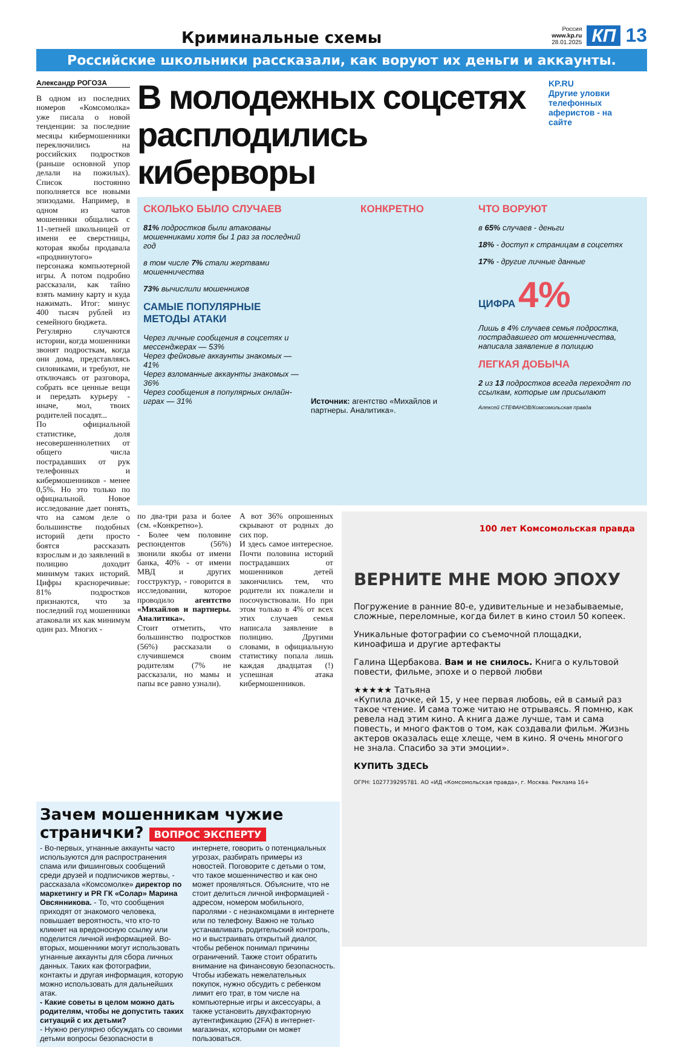Криминальные схемы
Россия
www.kp.ru
28.01.2025
КП 13
Российские школьники рассказали, как воруют их деньги и аккаунты.
Александр РОГОЗА
В одном из последних номеров «Комсомолка» уже писала о новой тенденции: за последние месяцы кибермошенники переключились на российских подростков (раньше основной упор делали на пожилых). Список постоянно пополняется все новыми эпизодами. Например, в одном из чатов мошенники общались с 11-летней школьницей от имени ее сверстницы, которая якобы продавала «продвинутого» персонажа компьютерной игры. А потом подробно рассказали, как тайно взять мамину карту и куда нажимать. Итог: минус 400 тысяч рублей из семейного бюджета.
Регулярно случаются истории, когда мошенники звонят подросткам, когда они дома, представляясь силовиками, и требуют, не отключаясь от разговора, собрать все ценные вещи и передать курьеру - иначе, мол, твоих родителей посадят...
По официальной статистике, доля несовершеннолетних от общего числа пострадавших от рук телефонных и кибермошенников - менее 0,5%. Но это только по официальной. Новое исследование дает понять, что на самом деле о большинстве подобных историй дети просто боятся рассказать взрослым и до заявлений в полицию доходит минимум таких историй. Цифры красноречивые: 81% подростков признаются, что за последний год мошенники атаковали их как минимум один раз. Многих -
В молодежных соцсетях расплодились киберворы
KP.RU
Другие уловки телефонных аферистов - на сайте
СКОЛЬКО БЫЛО СЛУЧАЕВ
81% подростков были атакованы мошенниками хотя бы 1 раз за последний год
в том числе 7% стали жертвами мошенничества
73% вычислили мошенников
САМЫЕ ПОПУЛЯРНЫЕ МЕТОДЫ АТАКИ
Через личные сообщения в соцсетях и мессенджерах — 53%
Через фейковые аккаунты знакомых — 41%
Через взломанные аккаунты знакомых — 36%
Через сообщения в популярных онлайн-играх — 31%
КОНКРЕТНО
Источник: агентство «Михайлов и партнеры. Аналитика».
ЧТО ВОРУЮТ
в 65% случаев - деньги
18% - доступ к страницам в соцсетях
17% - другие личные данные
ЦИФРА 4%
Лишь в 4% случаев семья подростка, пострадавшего от мошенничества, написала заявление в полицию
ЛЕГКАЯ ДОБЫЧА
2 из 13 подростков всегда переходят по ссылкам, которые им присылают
Алексей СТЕФАНОВ/Комсомольская правда
по два-три раза и более (см. «Конкретно»).
- Более чем половине респондентов (56%) звонили якобы от имени банка, 40% - от имени МВД и других госструктур, - говорится в исследовании, которое проводило агентство «Михайлов и партнеры. Аналитика».
Стоит отметить, что большинство подростков (56%) рассказали о случившемся своим родителям (7% не рассказали, но мамы и папы все равно узнали).
А вот 36% опрошенных скрывают от родных до сих пор.
И здесь самое интересное. Почти половина историй пострадавших от мошенников детей закончились тем, что родители их пожалели и посочувствовали. Но при этом только в 4% от всех этих случаев семья написала заявление в полицию. Другими словами, в официальную статистику попала лишь каждая двадцатая (!) успешная атака кибермошенников.
100 лет Комсомольская правда
ВЕРНИТЕ МНЕ МОЮ ЭПОХУ
Погружение в ранние 80-е, удивительные и незабываемые, сложные, переломные, когда билет в кино стоил 50 копеек.
Уникальные фотографии со съемочной площадки, киноафиша и другие артефакты
Галина Щербакова. Вам и не снилось. Книга о культовой повести, фильме, эпохе и о первой любви
★★★★★ Татьяна
«Купила дочке, ей 15, у нее первая любовь, ей в самый раз такое чтение. И сама тоже читаю не отрываясь. Я помню, как ревела над этим кино. А книга даже лучше, там и сама повесть, и много фактов о том, как создавали фильм. Жизнь актеров оказалась еще хлеще, чем в кино. Я очень многого не знала. Спасибо за эти эмоции».
КУПИТЬ ЗДЕСЬ
ОГРН: 1027739295781. АО «ИД «Комсомольская правда», г. Москва. Реклама 16+
Зачем мошенникам чужие странички? ВОПРОС ЭКСПЕРТУ
- Во-первых, угнанные аккаунты часто используются для распространения спама или фишинговых сообщений среди друзей и подписчиков жертвы, - рассказала «Комсомолке» директор по маркетингу и PR ГК «Солар» Марина Овсянникова. - То, что сообщения приходят от знакомого человека, повышает вероятность, что кто-то кликнет на вредоносную ссылку или поделится личной информацией. Во-вторых, мошенники могут использовать угнанные аккаунты для сбора личных данных. Таких как фотографии, контакты и другая информация, которую можно использовать для дальнейших атак.
- Какие советы в целом можно дать родителям, чтобы не допустить таких ситуаций с их детьми?
- Нужно регулярно обсуждать со своими детьми вопросы безопасности в интернете, говорить о потенциальных угрозах, разбирать примеры из новостей. Поговорите с детьми о том, что такое мошенничество и как оно может проявляться. Объясните, что не стоит делиться личной информацией - адресом, номером мобильного, паролями - с незнакомцами в интернете или по телефону. Важно не только устанавливать родительский контроль, но и выстраивать открытый диалог, чтобы ребенок понимал причины ограничений. Также стоит обратить внимание на финансовую безопасность. Чтобы избежать нежелательных покупок, нужно обсудить с ребенком лимит его трат, в том числе на компьютерные игры и аксессуары, а также установить двухфакторную аутентификацию (2FA) в интернет-магазинах, которыми он может пользоваться.